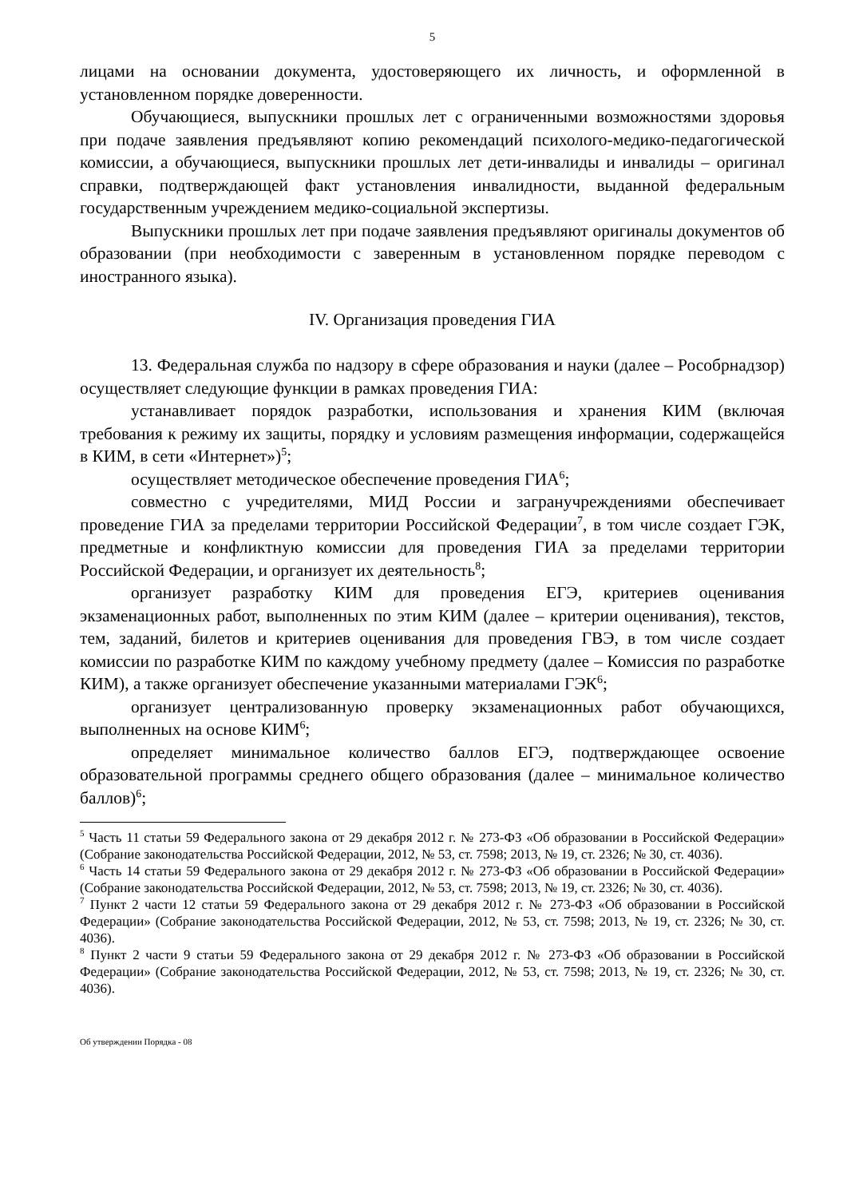5
лицами на основании документа, удостоверяющего их личность, и оформленной в установленном порядке доверенности.
Обучающиеся, выпускники прошлых лет с ограниченными возможностями здоровья при подаче заявления предъявляют копию рекомендаций психолого-медико-педагогической комиссии, а обучающиеся, выпускники прошлых лет дети-инвалиды и инвалиды – оригинал справки, подтверждающей факт установления инвалидности, выданной федеральным государственным учреждением медико-социальной экспертизы.
Выпускники прошлых лет при подаче заявления предъявляют оригиналы документов об образовании (при необходимости с заверенным в установленном порядке переводом с иностранного языка).
IV. Организация проведения ГИА
13. Федеральная служба по надзору в сфере образования и науки (далее – Рособрнадзор) осуществляет следующие функции в рамках проведения ГИА:
устанавливает порядок разработки, использования и хранения КИМ (включая требования к режиму их защиты, порядку и условиям размещения информации, содержащейся в КИМ, в сети «Интернет»)<sup>5</sup>;
осуществляет методическое обеспечение проведения ГИА<sup>6</sup>;
совместно с учредителями, МИД России и загранучреждениями обеспечивает проведение ГИА за пределами территории Российской Федерации<sup>7</sup>, в том числе создает ГЭК, предметные и конфликтную комиссии для проведения ГИА за пределами территории Российской Федерации, и организует их деятельность<sup>8</sup>;
организует разработку КИМ для проведения ЕГЭ, критериев оценивания экзаменационных работ, выполненных по этим КИМ (далее – критерии оценивания), текстов, тем, заданий, билетов и критериев оценивания для проведения ГВЭ, в том числе создает комиссии по разработке КИМ по каждому учебному предмету (далее – Комиссия по разработке КИМ), а также организует обеспечение указанными материалами ГЭК<sup>6</sup>;
организует централизованную проверку экзаменационных работ обучающихся, выполненных на основе КИМ<sup>6</sup>;
определяет минимальное количество баллов ЕГЭ, подтверждающее освоение образовательной программы среднего общего образования (далее – минимальное количество баллов)<sup>6</sup>;
<sup>5</sup> Часть 11 статьи 59 Федерального закона от 29 декабря 2012 г. № 273-ФЗ «Об образовании в Российской Федерации» (Собрание законодательства Российской Федерации, 2012, № 53, ст. 7598; 2013, № 19, ст. 2326; № 30, ст. 4036).
<sup>6</sup> Часть 14 статьи 59 Федерального закона от 29 декабря 2012 г. № 273-ФЗ «Об образовании в Российской Федерации» (Собрание законодательства Российской Федерации, 2012, № 53, ст. 7598; 2013, № 19, ст. 2326; № 30, ст. 4036).
<sup>7</sup> Пункт 2 части 12 статьи 59 Федерального закона от 29 декабря 2012 г. № 273-ФЗ «Об образовании в Российской Федерации» (Собрание законодательства Российской Федерации, 2012, № 53, ст. 7598; 2013, № 19, ст. 2326; № 30, ст. 4036).
<sup>8</sup> Пункт 2 части 9 статьи 59 Федерального закона от 29 декабря 2012 г. № 273-ФЗ «Об образовании в Российской Федерации» (Собрание законодательства Российской Федерации, 2012, № 53, ст. 7598; 2013, № 19, ст. 2326; № 30, ст. 4036).
Об утверждении Порядка - 08